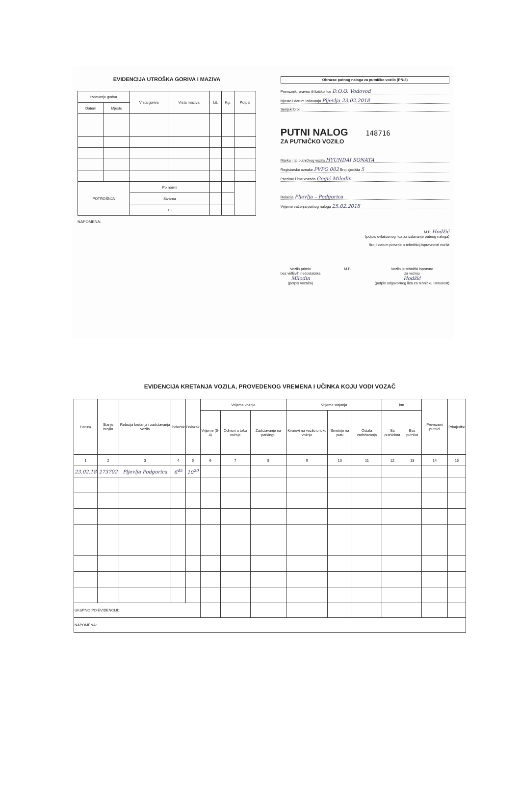EVIDENCIJA UTROŠKA GORIVA I MAZIVA
| Izdavanje goriva | | Vrsta goriva | Vrsta maziva | Lit. | Kg. | Potpis |
| --- | --- | --- | --- | --- | --- | --- |
| Datum | Mjesto | | | | | |
| POTROŠNJA | | Po normi | | | | |
| | | Stvarna | | | | |
| | | + - | | | | |
NAPOMENA:
Obrazac putnog naloga za putničko vozilo (PN-3)
Prevoznik, pravno ili fizičko lice D.O.O. Vodovod
Mjesto i datum izdavanja Pljevlja 23.02.2018
Serijski broj
PUTNI NALOG 148716
ZA PUTNIČKO VOZILO
Marka i tip putničkog vozila HYUNDAI SONATA
Registarske oznake PVPO 002 Broj sjedišta 5
Prezime i ime vozača Gogić Milodin
Relacija Pljevlja – Podgorica
Vrijeme važenja putnog naloga 25.02.2018
M.P. Hodžić
(potpis ovlašćenog lica za izdavanje putnog naloga)
Broj i datum potvrde o tehničkoj ispravnosti vozila
Vozilo primio
bez vidljivih nedostataka
Milodin
(potpis vozača)
M.P. Vozilo je tehnički ispravno
za vožnju
Hodžić
(potpis odgovornog lica za tehničku isravnost)
EVIDENCIJA KRETANJA VOZILA, PROVEDENOG VREMENA I UČINKA KOJU VODI VOZAČ
| Datum | Stanje brojila | Relacija kretanja i zadržavanja vozila | Polazak | Dolazak | Vrijeme vožnje | | | Vrijeme stajanja | | | km | | Prevezeni putnici | Primjedbe |
| --- | --- | --- | --- | --- | --- | --- | --- | --- | --- | --- | --- | --- | --- | --- |
| | | | | | Vrijeme (5-4) | Odmori u toku vožnje | Zadržavanje na parkingu | Kvarovi na vozilu u toku vožnje | Smetnje na putu | Ostala zadržavanja | Sa putnicima | Bez putnika | | |
| 1 | 2 | 3 | 4 | 5 | 6 | 7 | 8 | 9 | 10 | 11 | 12 | 13 | 14 | 15 |
| 23.02.18 | 273702 | Pljevlja Podgorica | 6<sup>45</sup> | 10<sup>20</sup> | | | | | | | | | | |
| UKUPNO PO EVIDENCIJI: | | | | | | | | | | | | | | |
| NAPOMENA: | | | | | | | | | | | | | | |